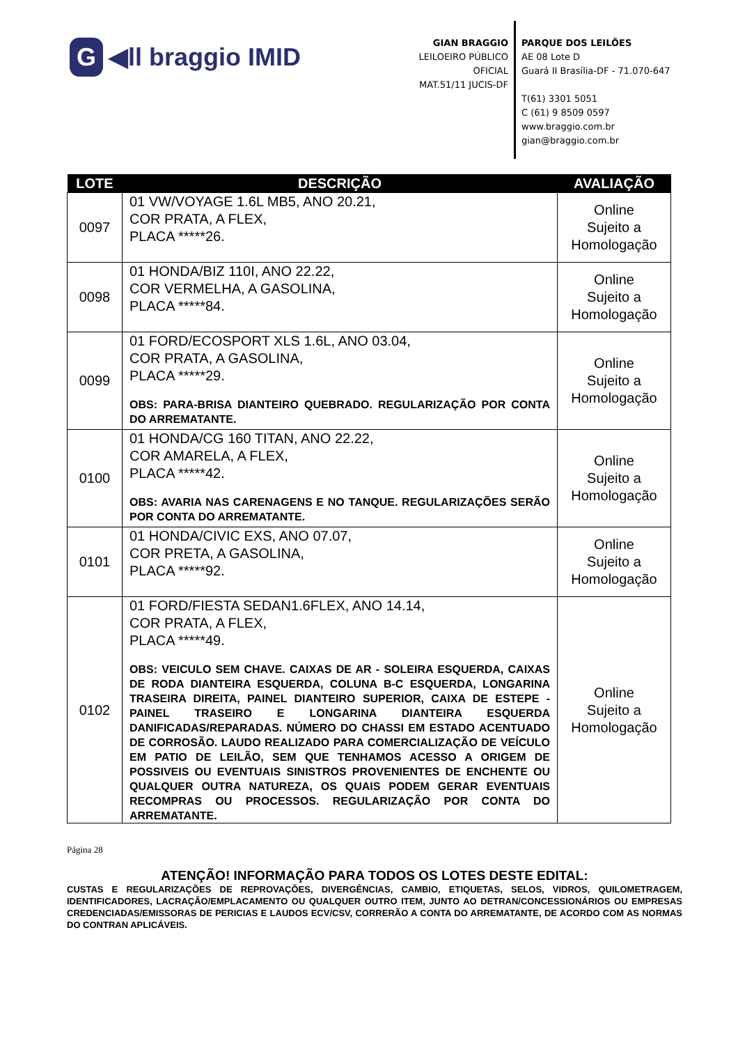G ◀ll braggio IMID
GIAN BRAGGIO
LEILOEIRO PÚBLICO OFICIAL
MAT.51/11 JUCIS-DF
PARQUE DOS LEILÕES
AE 08 Lote D
Guará II Brasília-DF - 71.070-647
T(61) 3301 5051
C (61) 9 8509 0597
www.braggio.com.br
gian@braggio.com.br
| LOTE | DESCRIÇÃO | AVALIAÇÃO |
| --- | --- | --- |
| 0097 | 01 VW/VOYAGE 1.6L MB5, ANO 20.21, COR PRATA, A FLEX, PLACA *****26. | Online Sujeito a Homologação |
| 0098 | 01 HONDA/BIZ 110I, ANO 22.22, COR VERMELHA, A GASOLINA, PLACA *****84. | Online Sujeito a Homologação |
| 0099 | 01 FORD/ECOSPORT XLS 1.6L, ANO 03.04, COR PRATA, A GASOLINA, PLACA *****29. OBS: PARA-BRISA DIANTEIRO QUEBRADO. REGULARIZAÇÃO POR CONTA DO ARREMATANTE. | Online Sujeito a Homologação |
| 0100 | 01 HONDA/CG 160 TITAN, ANO 22.22, COR AMARELA, A FLEX, PLACA *****42. OBS: AVARIA NAS CARENAGENS E NO TANQUE. REGULARIZAÇÕES SERÃO POR CONTA DO ARREMATANTE. | Online Sujeito a Homologação |
| 0101 | 01 HONDA/CIVIC EXS, ANO 07.07, COR PRETA, A GASOLINA, PLACA *****92. | Online Sujeito a Homologação |
| 0102 | 01 FORD/FIESTA SEDAN1.6FLEX, ANO 14.14, COR PRATA, A FLEX, PLACA *****49. OBS: VEICULO SEM CHAVE. CAIXAS DE AR - SOLEIRA ESQUERDA, CAIXAS DE RODA DIANTEIRA ESQUERDA, COLUNA B-C ESQUERDA, LONGARINA TRASEIRA DIREITA, PAINEL DIANTEIRO SUPERIOR, CAIXA DE ESTEPE - PAINEL TRASEIRO E LONGARINA DIANTEIRA ESQUERDA DANIFICADAS/REPARADAS. NÚMERO DO CHASSI EM ESTADO ACENTUADO DE CORROSÃO. LAUDO REALIZADO PARA COMERCIALIZAÇÃO DE VEÍCULO EM PATIO DE LEILÃO, SEM QUE TENHAMOS ACESSO A ORIGEM DE POSSIVEIS OU EVENTUAIS SINISTROS PROVENIENTES DE ENCHENTE OU QUALQUER OUTRA NATUREZA, OS QUAIS PODEM GERAR EVENTUAIS RECOMPRAS OU PROCESSOS. REGULARIZAÇÃO POR CONTA DO ARREMATANTE. | Online Sujeito a Homologação |
Página 28
ATENÇÃO! INFORMAÇÃO PARA TODOS OS LOTES DESTE EDITAL:
CUSTAS E REGULARIZAÇÕES DE REPROVAÇÕES, DIVERGÊNCIAS, CAMBIO, ETIQUETAS, SELOS, VIDROS, QUILOMETRAGEM, IDENTIFICADORES, LACRAÇÃO/EMPLACAMENTO OU QUALQUER OUTRO ITEM, JUNTO AO DETRAN/CONCESSIONÁRIOS OU EMPRESAS CREDENCIADAS/EMISSORAS DE PERICIAS E LAUDOS ECV/CSV, CORRERÃO A CONTA DO ARREMATANTE, DE ACORDO COM AS NORMAS DO CONTRAN APLICÁVEIS.